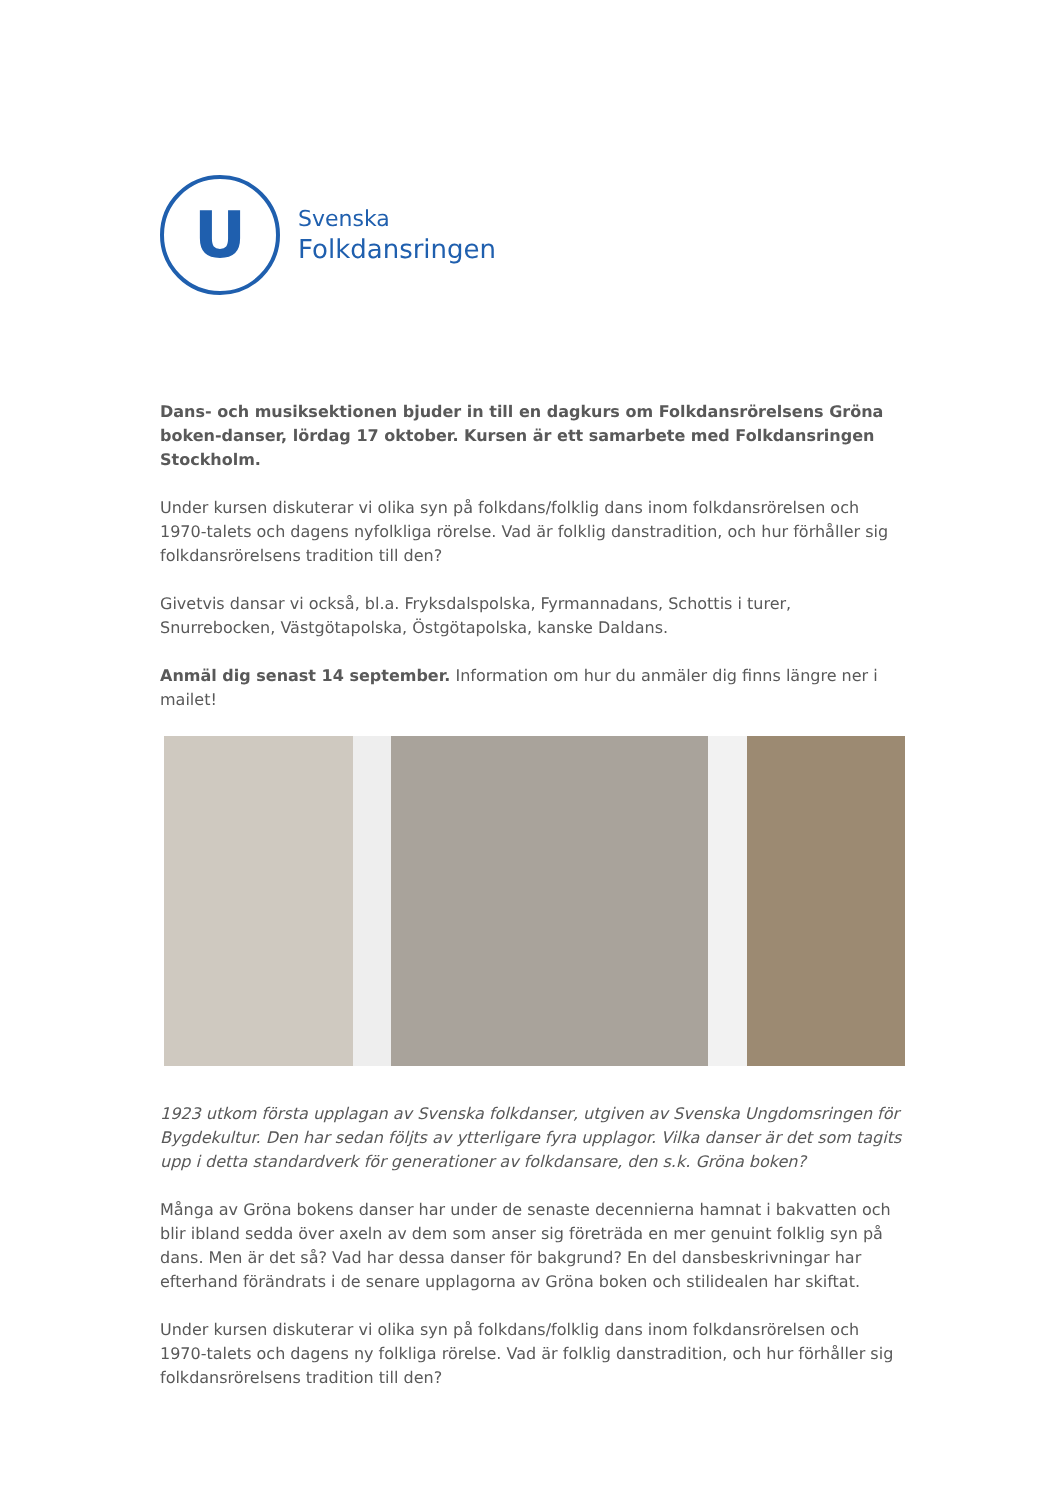U
Svenska
Folkdansringen
Dans- och musiksektionen bjuder in till en dagkurs om Folkdansrörelsens Gröna boken-danser, lördag 17 oktober. Kursen är ett samarbete med Folkdansringen Stockholm.
Under kursen diskuterar vi olika syn på folkdans/folklig dans inom folkdansrörelsen och 1970-talets och dagens nyfolkliga rörelse. Vad är folklig danstradition, och hur förhåller sig folkdansrörelsens tradition till den?
Givetvis dansar vi också, bl.a. Fryksdalspolska, Fyrmannadans, Schottis i turer, Snurrebocken, Västgötapolska, Östgötapolska, kanske Daldans.
Anmäl dig senast 14 september. Information om hur du anmäler dig finns längre ner i mailet!
1923 utkom första upplagan av Svenska folkdanser, utgiven av Svenska Ungdomsringen för Bygdekultur. Den har sedan följts av ytterligare fyra upplagor. Vilka danser är det som tagits upp i detta standardverk för generationer av folkdansare, den s.k. Gröna boken?
Många av Gröna bokens danser har under de senaste decennierna hamnat i bakvatten och blir ibland sedda över axeln av dem som anser sig företräda en mer genuint folklig syn på dans. Men är det så? Vad har dessa danser för bakgrund? En del dansbeskrivningar har efterhand förändrats i de senare upplagorna av Gröna boken och stilidealen har skiftat.
Under kursen diskuterar vi olika syn på folkdans/folklig dans inom folkdansrörelsen och 1970-talets och dagens ny folkliga rörelse. Vad är folklig danstradition, och hur förhåller sig folkdansrörelsens tradition till den?